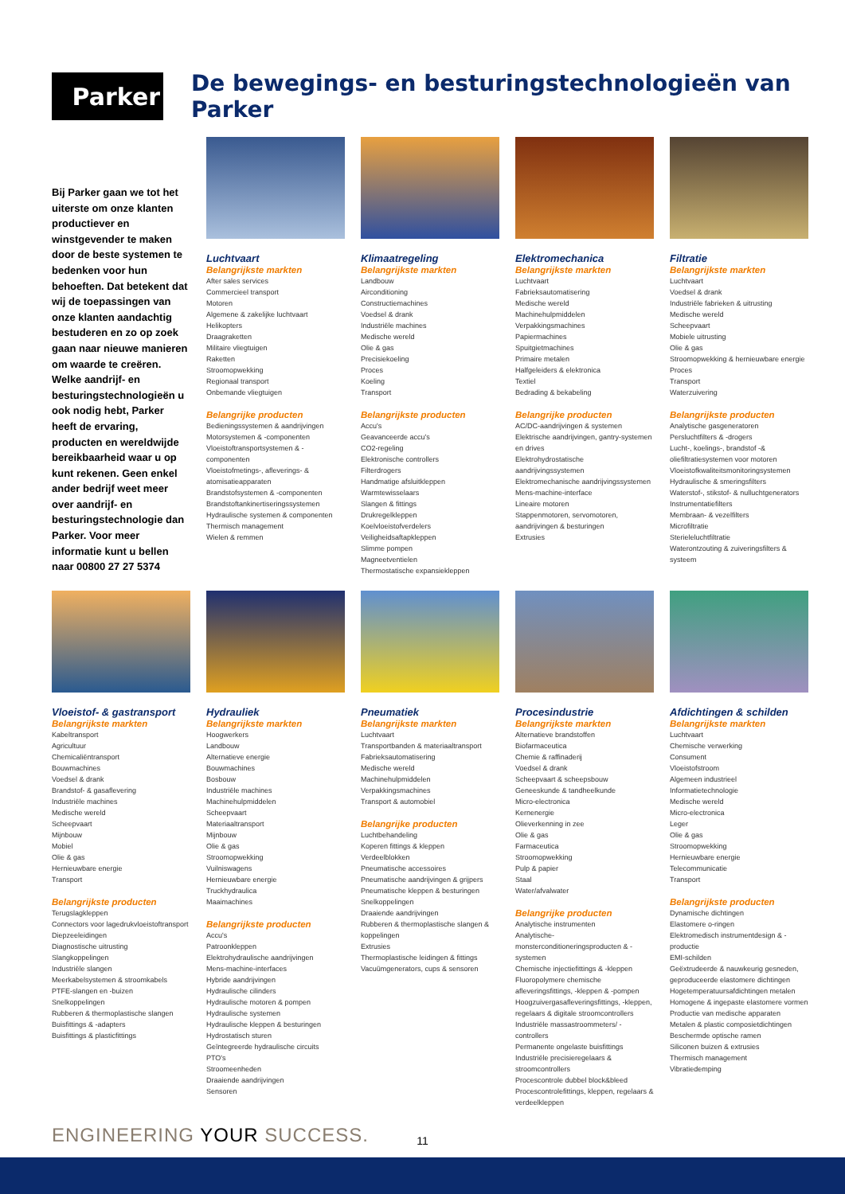Parker
De bewegings- en besturingstechnologieën van Parker
Bij Parker gaan we tot het uiterste om onze klanten productiever en winstgevender te maken door de beste systemen te bedenken voor hun behoeften. Dat betekent dat wij de toepassingen van onze klanten aandachtig bestuderen en zo op zoek gaan naar nieuwe manieren om waarde te creëren. Welke aandrijf- en besturingstechnologieën u ook nodig hebt, Parker heeft de ervaring, producten en wereldwijde bereikbaarheid waar u op kunt rekenen. Geen enkel ander bedrijf weet meer over aandrijf- en besturingstechnologie dan Parker. Voor meer informatie kunt u bellen naar 00800 27 27 5374
Luchtvaart
Belangrijkste markten
After sales services
Commercieel transport
Motoren
Algemene & zakelijke luchtvaart
Helikopters
Draagraketten
Militaire vliegtuigen
Raketten
Stroomopwekking
Regionaal transport
Onbemande vliegtuigen
Belangrijke producten
Bedieningssystemen & aandrijvingen
Motorsystemen & -componenten
Vloeistoftransportsystemen & -componenten
Vloeistofmetings-, afleverings- & atomisatieapparaten
Brandstofsystemen & -componenten
Brandstoftankinertiseringssystemen
Hydraulische systemen & componenten
Thermisch management
Wielen & remmen
Klimaatregeling
Belangrijkste markten
Landbouw
Airconditioning
Constructiemachines
Voedsel & drank
Industriële machines
Medische wereld
Olie & gas
Precisiekoeling
Proces
Koeling
Transport
Belangrijkste producten
Accu's
Geavanceerde accu's
CO2-regeling
Elektronische controllers
Filterdrogers
Handmatige afsluitkleppen
Warmtewisselaars
Slangen & fittings
Drukregelkleppen
Koelvloeistofverdelers
Veiligheidsaftapkleppen
Slimme pompen
Magneetventielen
Thermostatische expansiekleppen
Elektromechanica
Belangrijkste markten
Luchtvaart
Fabrieksautomatisering
Medische wereld
Machinehulpmiddelen
Verpakkingsmachines
Papiermachines
Spuitgietmachines
Primaire metalen
Halfgeleiders & elektronica
Textiel
Bedrading & bekabeling
Belangrijke producten
AC/DC-aandrijvingen & systemen
Elektrische aandrijvingen, gantry-systemen en drives
Elektrohydrostatische aandrijvingssystemen
Elektromechanische aandrijvingssystemen
Mens-machine-interface
Lineaire motoren
Stappenmotoren, servomotoren, aandrijvingen & besturingen
Extrusies
Filtratie
Belangrijkste markten
Luchtvaart
Voedsel & drank
Industriële fabrieken & uitrusting
Medische wereld
Scheepvaart
Mobiele uitrusting
Olie & gas
Stroomopwekking & hernieuwbare energie
Proces
Transport
Waterzuivering
Belangrijkste producten
Analytische gasgeneratoren
Persluchtfilters & -drogers
Lucht-, koelings-, brandstof -& oliefiltratiesystemen voor motoren
Vloeistofkwaliteitsmonitoringsystemen
Hydraulische & smeringsfilters
Waterstof-, stikstof- & nulluchtgenerators
Instrumentatiefilters
Membraan- & vezelfilters
Microfiltratie
Sterieleluchtfiltratie
Waterontzouting & zuiveringsfilters & systeem
Vloeistof- & gastransport
Belangrijkste markten
Kabeltransport
Agricultuur
Chemicaliëntransport
Bouwmachines
Voedsel & drank
Brandstof- & gasaflevering
Industriële machines
Medische wereld
Scheepvaart
Mijnbouw
Mobiel
Olie & gas
Hernieuwbare energie
Transport
Belangrijkste producten
Terugslagkleppen
Connectors voor lagedrukvloeistoftransport
Diepzeeleidingen
Diagnostische uitrusting
Slangkoppelingen
Industriële slangen
Meerkabelsystemen & stroomkabels
PTFE-slangen en -buizen
Snelkoppelingen
Rubberen & thermoplastische slangen
Buisfittings & -adapters
Buisfittings & plasticfittings
Hydrauliek
Belangrijkste markten
Hoogwerkers
Landbouw
Alternatieve energie
Bouwmachines
Bosbouw
Industriële machines
Machinehulpmiddelen
Scheepvaart
Materiaaltransport
Mijnbouw
Olie & gas
Stroomopwekking
Vuilniswagens
Hernieuwbare energie
Truckhydraulica
Maaimachines
Belangrijkste producten
Accu's
Patroonkleppen
Elektrohydraulische aandrijvingen
Mens-machine-interfaces
Hybride aandrijvingen
Hydraulische cilinders
Hydraulische motoren & pompen
Hydraulische systemen
Hydraulische kleppen & besturingen
Hydrostatisch sturen
Geïntegreerde hydraulische circuits
PTO's
Stroomeenheden
Draaiende aandrijvingen
Sensoren
Pneumatiek
Belangrijkste markten
Luchtvaart
Transportbanden & materiaaltransport
Fabrieksautomatisering
Medische wereld
Machinehulpmiddelen
Verpakkingsmachines
Transport & automobiel
Belangrijke producten
Luchtbehandeling
Koperen fittings & kleppen
Verdeelblokken
Pneumatische accessoires
Pneumatische aandrijvingen & grijpers
Pneumatische kleppen & besturingen
Snelkoppelingen
Draaiende aandrijvingen
Rubberen & thermoplastische slangen & koppelingen
Extrusies
Thermoplastische leidingen & fittings
Vacuümgenerators, cups & sensoren
Procesindustrie
Belangrijkste markten
Alternatieve brandstoffen
Biofarmaceutica
Chemie & raffinaderij
Voedsel & drank
Scheepvaart & scheepsbouw
Geneeskunde & tandheelkunde
Micro-electronica
Kernenergie
Olieverkenning in zee
Olie & gas
Farmaceutica
Stroomopwekking
Pulp & papier
Staal
Water/afvalwater
Belangrijke producten
Analytische instrumenten
Analytische-monsterconditioneringsproducten & -systemen
Chemische injectiefittings & -kleppen
Fluoropolymere chemische afleveringsfittings, -kleppen & -pompen
Hoogzuivergasafleveringsfittings, -kleppen, regelaars & digitale stroomcontrollers
Industriële massastroommeters/ -controllers
Permanente ongelaste buisfittings
Industriële precisieregelaars & stroomcontrollers
Procescontrole dubbel block&bleed
Procescontrolefittings, kleppen, regelaars & verdeelkleppen
Afdichtingen & schilden
Belangrijkste markten
Luchtvaart
Chemische verwerking
Consument
Vloeistofstroom
Algemeen industrieel
Informatietechnologie
Medische wereld
Micro-electronica
Leger
Olie & gas
Stroomopwekking
Hernieuwbare energie
Telecommunicatie
Transport
Belangrijkste producten
Dynamische dichtingen
Elastomere o-ringen
Elektromedisch instrumentdesign & -productie
EMI-schilden
Geëxtrudeerde & nauwkeurig gesneden, geproduceerde elastomere dichtingen
Hogetemperatuursafdichtingen metalen
Homogene & ingepaste elastomere vormen
Productie van medische apparaten
Metalen & plastic composietdichtingen
Beschermde optische ramen
Siliconen buizen & extrusies
Thermisch management
Vibratiedemping
ENGINEERING YOUR SUCCESS.
11